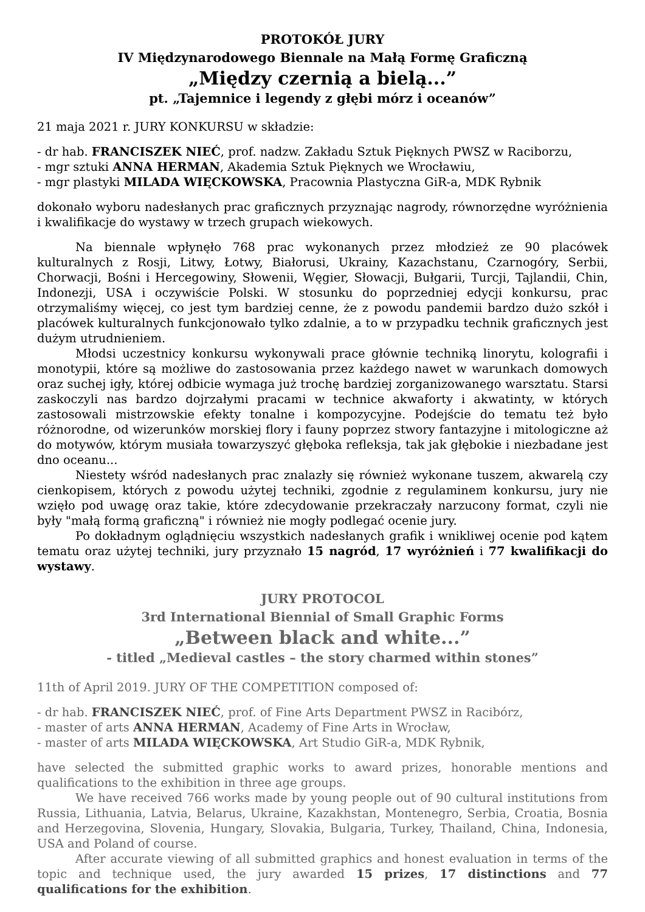PROTOKÓŁ JURY
IV Międzynarodowego Biennale na Małą Formę Graficzną
„Między czernią a bielą...”
pt. „Tajemnice i legendy z głębi mórz i oceanów”
21 maja 2021 r. JURY KONKURSU w składzie:
- dr hab. FRANCISZEK NIEĆ, prof. nadzw. Zakładu Sztuk Pięknych PWSZ w Raciborzu,
- mgr sztuki ANNA HERMAN, Akademia Sztuk Pięknych we Wrocławiu,
- mgr plastyki MILADA WIĘCKOWSKA, Pracownia Plastyczna GiR-a, MDK Rybnik
dokonało wyboru nadesłanych prac graficznych przyznając nagrody, równorzędne wyróżnienia i kwalifikacje do wystawy w trzech grupach wiekowych.
Na biennale wpłynęło 768 prac wykonanych przez młodzież ze 90 placówek kulturalnych z Rosji, Litwy, Łotwy, Białorusi, Ukrainy, Kazachstanu, Czarnogóry, Serbii, Chorwacji, Bośni i Hercegowiny, Słowenii, Węgier, Słowacji, Bułgarii, Turcji, Tajlandii, Chin, Indonezji, USA i oczywiście Polski. W stosunku do poprzedniej edycji konkursu, prac otrzymaliśmy więcej, co jest tym bardziej cenne, że z powodu pandemii bardzo dużo szkół i placówek kulturalnych funkcjonowało tylko zdalnie, a to w przypadku technik graficznych jest dużym utrudnieniem.
Młodsi uczestnicy konkursu wykonywali prace głównie techniką linorytu, kolografii i monotypii, które są możliwe do zastosowania przez każdego nawet w warunkach domowych oraz suchej igły, której odbicie wymaga już trochę bardziej zorganizowanego warsztatu. Starsi zaskoczyli nas bardzo dojrzałymi pracami w technice akwaforty i akwatinty, w których zastosowali mistrzowskie efekty tonalne i kompozycyjne. Podejście do tematu też było różnorodne, od wizerunków morskiej flory i fauny poprzez stwory fantazyjne i mitologiczne aż do motywów, którym musiała towarzyszyć głęboka refleksja, tak jak głębokie i niezbadane jest dno oceanu...
Niestety wśród nadesłanych prac znalazły się również wykonane tuszem, akwarelą czy cienkopisem, których z powodu użytej techniki, zgodnie z regulaminem konkursu, jury nie wzięło pod uwagę oraz takie, które zdecydowanie przekraczały narzucony format, czyli nie były "małą formą graficzną" i również nie mogły podlegać ocenie jury.
Po dokładnym oglądnięciu wszystkich nadesłanych grafik i wnikliwej ocenie pod kątem tematu oraz użytej techniki, jury przyznało 15 nagród, 17 wyróżnień i 77 kwalifikacji do wystawy.
JURY PROTOCOL
3rd International Biennial of Small Graphic Forms
„Between black and white...”
- titled „Medieval castles – the story charmed within stones”
11th of April 2019. JURY OF THE COMPETITION composed of:
- dr hab. FRANCISZEK NIEĆ, prof. of Fine Arts Department PWSZ in Racibórz,
- master of arts ANNA HERMAN, Academy of Fine Arts in Wrocław,
- master of arts MILADA WIĘCKOWSKA, Art Studio GiR-a, MDK Rybnik,
have selected the submitted graphic works to award prizes, honorable mentions and qualifications to the exhibition in three age groups.
We have received 766 works made by young people out of 90 cultural institutions from Russia, Lithuania, Latvia, Belarus, Ukraine, Kazakhstan, Montenegro, Serbia, Croatia, Bosnia and Herzegovina, Slovenia, Hungary, Slovakia, Bulgaria, Turkey, Thailand, China, Indonesia, USA and Poland of course.
After accurate viewing of all submitted graphics and honest evaluation in terms of the topic and technique used, the jury awarded 15 prizes, 17 distinctions and 77 qualifications for the exhibition.